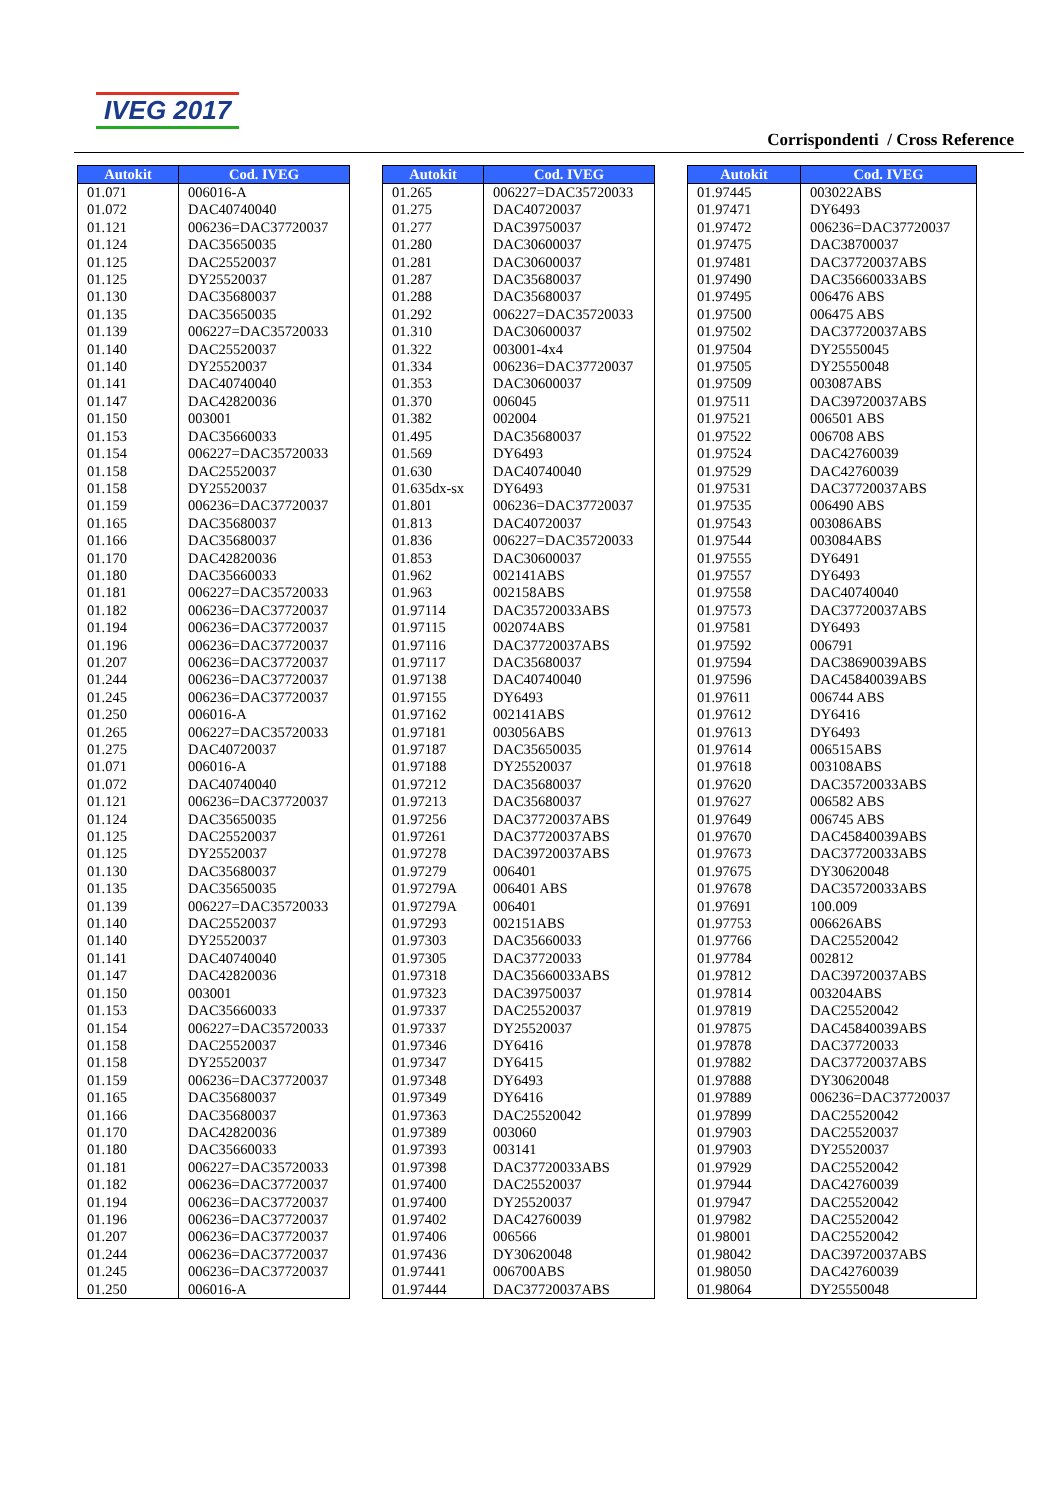IVEG 2017
Corrispondenti / Cross Reference
| Autokit | Cod. IVEG |
| --- | --- |
| 01.071 | 006016-A |
| 01.072 | DAC40740040 |
| 01.121 | 006236=DAC37720037 |
| 01.124 | DAC35650035 |
| 01.125 | DAC25520037 |
| 01.125 | DY25520037 |
| 01.130 | DAC35680037 |
| 01.135 | DAC35650035 |
| 01.139 | 006227=DAC35720033 |
| 01.140 | DAC25520037 |
| 01.140 | DY25520037 |
| 01.141 | DAC40740040 |
| 01.147 | DAC42820036 |
| 01.150 | 003001 |
| 01.153 | DAC35660033 |
| 01.154 | 006227=DAC35720033 |
| 01.158 | DAC25520037 |
| 01.158 | DY25520037 |
| 01.159 | 006236=DAC37720037 |
| 01.165 | DAC35680037 |
| 01.166 | DAC35680037 |
| 01.170 | DAC42820036 |
| 01.180 | DAC35660033 |
| 01.181 | 006227=DAC35720033 |
| 01.182 | 006236=DAC37720037 |
| 01.194 | 006236=DAC37720037 |
| 01.196 | 006236=DAC37720037 |
| 01.207 | 006236=DAC37720037 |
| 01.244 | 006236=DAC37720037 |
| 01.245 | 006236=DAC37720037 |
| 01.250 | 006016-A |
| 01.265 | 006227=DAC35720033 |
| 01.275 | DAC40720037 |
| 01.071 | 006016-A |
| 01.072 | DAC40740040 |
| 01.121 | 006236=DAC37720037 |
| 01.124 | DAC35650035 |
| 01.125 | DAC25520037 |
| 01.125 | DY25520037 |
| 01.130 | DAC35680037 |
| 01.135 | DAC35650035 |
| 01.139 | 006227=DAC35720033 |
| 01.140 | DAC25520037 |
| 01.140 | DY25520037 |
| 01.141 | DAC40740040 |
| 01.147 | DAC42820036 |
| 01.150 | 003001 |
| 01.153 | DAC35660033 |
| 01.154 | 006227=DAC35720033 |
| 01.158 | DAC25520037 |
| 01.158 | DY25520037 |
| 01.159 | 006236=DAC37720037 |
| 01.165 | DAC35680037 |
| 01.166 | DAC35680037 |
| 01.170 | DAC42820036 |
| 01.180 | DAC35660033 |
| 01.181 | 006227=DAC35720033 |
| 01.182 | 006236=DAC37720037 |
| 01.194 | 006236=DAC37720037 |
| 01.196 | 006236=DAC37720037 |
| 01.207 | 006236=DAC37720037 |
| 01.244 | 006236=DAC37720037 |
| 01.245 | 006236=DAC37720037 |
| 01.250 | 006016-A |
| Autokit | Cod. IVEG |
| --- | --- |
| 01.265 | 006227=DAC35720033 |
| 01.275 | DAC40720037 |
| 01.277 | DAC39750037 |
| 01.280 | DAC30600037 |
| 01.281 | DAC30600037 |
| 01.287 | DAC35680037 |
| 01.288 | DAC35680037 |
| 01.292 | 006227=DAC35720033 |
| 01.310 | DAC30600037 |
| 01.322 | 003001-4x4 |
| 01.334 | 006236=DAC37720037 |
| 01.353 | DAC30600037 |
| 01.370 | 006045 |
| 01.382 | 002004 |
| 01.495 | DAC35680037 |
| 01.569 | DY6493 |
| 01.630 | DAC40740040 |
| 01.635dx-sx | DY6493 |
| 01.801 | 006236=DAC37720037 |
| 01.813 | DAC40720037 |
| 01.836 | 006227=DAC35720033 |
| 01.853 | DAC30600037 |
| 01.962 | 002141ABS |
| 01.963 | 002158ABS |
| 01.97114 | DAC35720033ABS |
| 01.97115 | 002074ABS |
| 01.97116 | DAC37720037ABS |
| 01.97117 | DAC35680037 |
| 01.97138 | DAC40740040 |
| 01.97155 | DY6493 |
| 01.97162 | 002141ABS |
| 01.97181 | 003056ABS |
| 01.97187 | DAC35650035 |
| 01.97188 | DY25520037 |
| 01.97212 | DAC35680037 |
| 01.97213 | DAC35680037 |
| 01.97256 | DAC37720037ABS |
| 01.97261 | DAC37720037ABS |
| 01.97278 | DAC39720037ABS |
| 01.97279 | 006401 |
| 01.97279A | 006401 ABS |
| 01.97279A | 006401 |
| 01.97293 | 002151ABS |
| 01.97303 | DAC35660033 |
| 01.97305 | DAC37720033 |
| 01.97318 | DAC35660033ABS |
| 01.97323 | DAC39750037 |
| 01.97337 | DAC25520037 |
| 01.97337 | DY25520037 |
| 01.97346 | DY6416 |
| 01.97347 | DY6415 |
| 01.97348 | DY6493 |
| 01.97349 | DY6416 |
| 01.97363 | DAC25520042 |
| 01.97389 | 003060 |
| 01.97393 | 003141 |
| 01.97398 | DAC37720033ABS |
| 01.97400 | DAC25520037 |
| 01.97400 | DY25520037 |
| 01.97402 | DAC42760039 |
| 01.97406 | 006566 |
| 01.97436 | DY30620048 |
| 01.97441 | 006700ABS |
| 01.97444 | DAC37720037ABS |
| Autokit | Cod. IVEG |
| --- | --- |
| 01.97445 | 003022ABS |
| 01.97471 | DY6493 |
| 01.97472 | 006236=DAC37720037 |
| 01.97475 | DAC38700037 |
| 01.97481 | DAC37720037ABS |
| 01.97490 | DAC35660033ABS |
| 01.97495 | 006476 ABS |
| 01.97500 | 006475 ABS |
| 01.97502 | DAC37720037ABS |
| 01.97504 | DY25550045 |
| 01.97505 | DY25550048 |
| 01.97509 | 003087ABS |
| 01.97511 | DAC39720037ABS |
| 01.97521 | 006501 ABS |
| 01.97522 | 006708 ABS |
| 01.97524 | DAC42760039 |
| 01.97529 | DAC42760039 |
| 01.97531 | DAC37720037ABS |
| 01.97535 | 006490 ABS |
| 01.97543 | 003086ABS |
| 01.97544 | 003084ABS |
| 01.97555 | DY6491 |
| 01.97557 | DY6493 |
| 01.97558 | DAC40740040 |
| 01.97573 | DAC37720037ABS |
| 01.97581 | DY6493 |
| 01.97592 | 006791 |
| 01.97594 | DAC38690039ABS |
| 01.97596 | DAC45840039ABS |
| 01.97611 | 006744 ABS |
| 01.97612 | DY6416 |
| 01.97613 | DY6493 |
| 01.97614 | 006515ABS |
| 01.97618 | 003108ABS |
| 01.97620 | DAC35720033ABS |
| 01.97627 | 006582 ABS |
| 01.97649 | 006745 ABS |
| 01.97670 | DAC45840039ABS |
| 01.97673 | DAC37720033ABS |
| 01.97675 | DY30620048 |
| 01.97678 | DAC35720033ABS |
| 01.97691 | 100.009 |
| 01.97753 | 006626ABS |
| 01.97766 | DAC25520042 |
| 01.97784 | 002812 |
| 01.97812 | DAC39720037ABS |
| 01.97814 | 003204ABS |
| 01.97819 | DAC25520042 |
| 01.97875 | DAC45840039ABS |
| 01.97878 | DAC37720033 |
| 01.97882 | DAC37720037ABS |
| 01.97888 | DY30620048 |
| 01.97889 | 006236=DAC37720037 |
| 01.97899 | DAC25520042 |
| 01.97903 | DAC25520037 |
| 01.97903 | DY25520037 |
| 01.97929 | DAC25520042 |
| 01.97944 | DAC42760039 |
| 01.97947 | DAC25520042 |
| 01.97982 | DAC25520042 |
| 01.98001 | DAC25520042 |
| 01.98042 | DAC39720037ABS |
| 01.98050 | DAC42760039 |
| 01.98064 | DY25550048 |